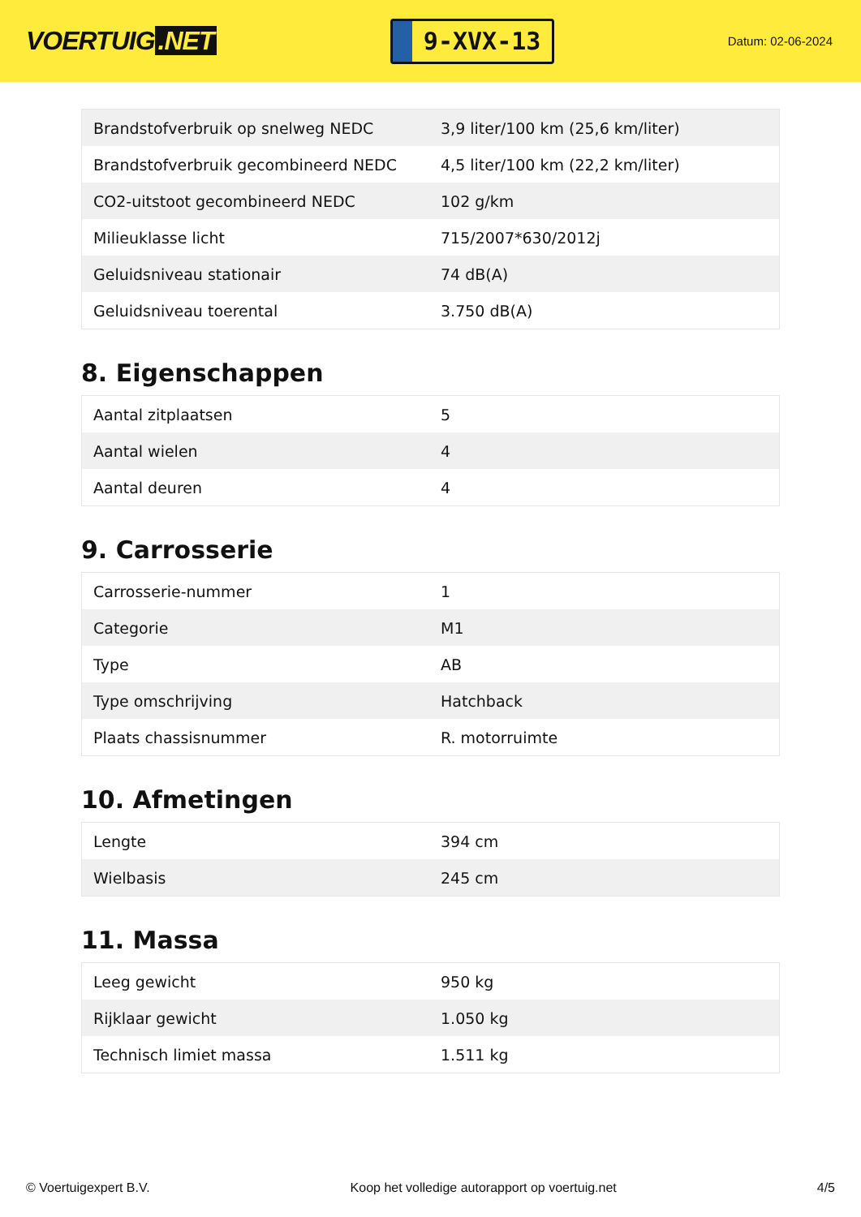VOERTUIG.NET
9-XVX-13
Datum: 02-06-2024
| Brandstofverbruik op snelweg NEDC | 3,9 liter/100 km (25,6 km/liter) |
| Brandstofverbruik gecombineerd NEDC | 4,5 liter/100 km (22,2 km/liter) |
| CO2-uitstoot gecombineerd NEDC | 102 g/km |
| Milieuklasse licht | 715/2007*630/2012j |
| Geluidsniveau stationair | 74 dB(A) |
| Geluidsniveau toerental | 3.750 dB(A) |
8. Eigenschappen
| Aantal zitplaatsen | 5 |
| Aantal wielen | 4 |
| Aantal deuren | 4 |
9. Carrosserie
| Carrosserie-nummer | 1 |
| Categorie | M1 |
| Type | AB |
| Type omschrijving | Hatchback |
| Plaats chassisnummer | R. motorruimte |
10. Afmetingen
| Lengte | 394 cm |
| Wielbasis | 245 cm |
11. Massa
| Leeg gewicht | 950 kg |
| Rijklaar gewicht | 1.050 kg |
| Technisch limiet massa | 1.511 kg |
© Voertuigexpert B.V. Koop het volledige autorapport op voertuig.net 4/5